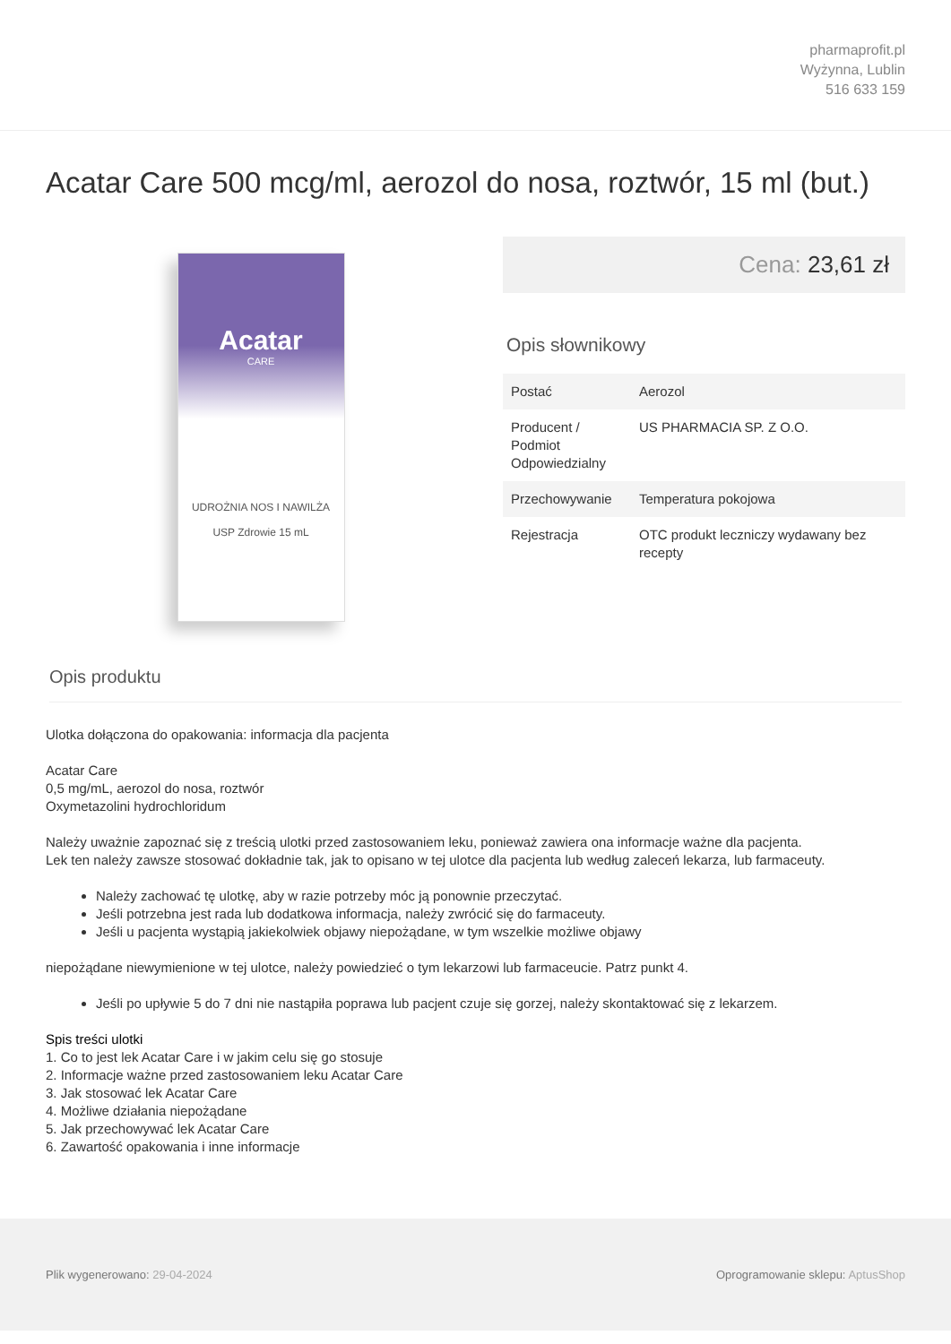pharmaprofit.pl
Wyżynna, Lublin
516 633 159
Acatar Care 500 mcg/ml, aerozol do nosa, roztwór, 15 ml (but.)
Acatar
CARE
UDROŻNIA NOS I NAWILŻA
USP Zdrowie 15 mL
Cena: 23,61 zł
Opis słownikowy
| Postać | Aerozol |
| Producent / Podmiot Odpowiedzialny | US PHARMACIA SP. Z O.O. |
| Przechowywanie | Temperatura pokojowa |
| Rejestracja | OTC produkt leczniczy wydawany bez recepty |
Opis produktu
Ulotka dołączona do opakowania: informacja dla pacjenta
Acatar Care
0,5 mg/mL, aerozol do nosa, roztwór
Oxymetazolini hydrochloridum
Należy uważnie zapoznać się z treścią ulotki przed zastosowaniem leku, ponieważ zawiera ona informacje ważne dla pacjenta.
Lek ten należy zawsze stosować dokładnie tak, jak to opisano w tej ulotce dla pacjenta lub według zaleceń lekarza, lub farmaceuty.
Należy zachować tę ulotkę, aby w razie potrzeby móc ją ponownie przeczytać.
Jeśli potrzebna jest rada lub dodatkowa informacja, należy zwrócić się do farmaceuty.
Jeśli u pacjenta wystąpią jakiekolwiek objawy niepożądane, w tym wszelkie możliwe objawy
niepożądane niewymienione w tej ulotce, należy powiedzieć o tym lekarzowi lub farmaceucie. Patrz punkt 4.
Jeśli po upływie 5 do 7 dni nie nastąpiła poprawa lub pacjent czuje się gorzej, należy skontaktować się z lekarzem.
Spis treści ulotki
1. Co to jest lek Acatar Care i w jakim celu się go stosuje
2. Informacje ważne przed zastosowaniem leku Acatar Care
3. Jak stosować lek Acatar Care
4. Możliwe działania niepożądane
5. Jak przechowywać lek Acatar Care
6. Zawartość opakowania i inne informacje
Plik wygenerowano: 29-04-2024 Oprogramowanie sklepu: AptusShop